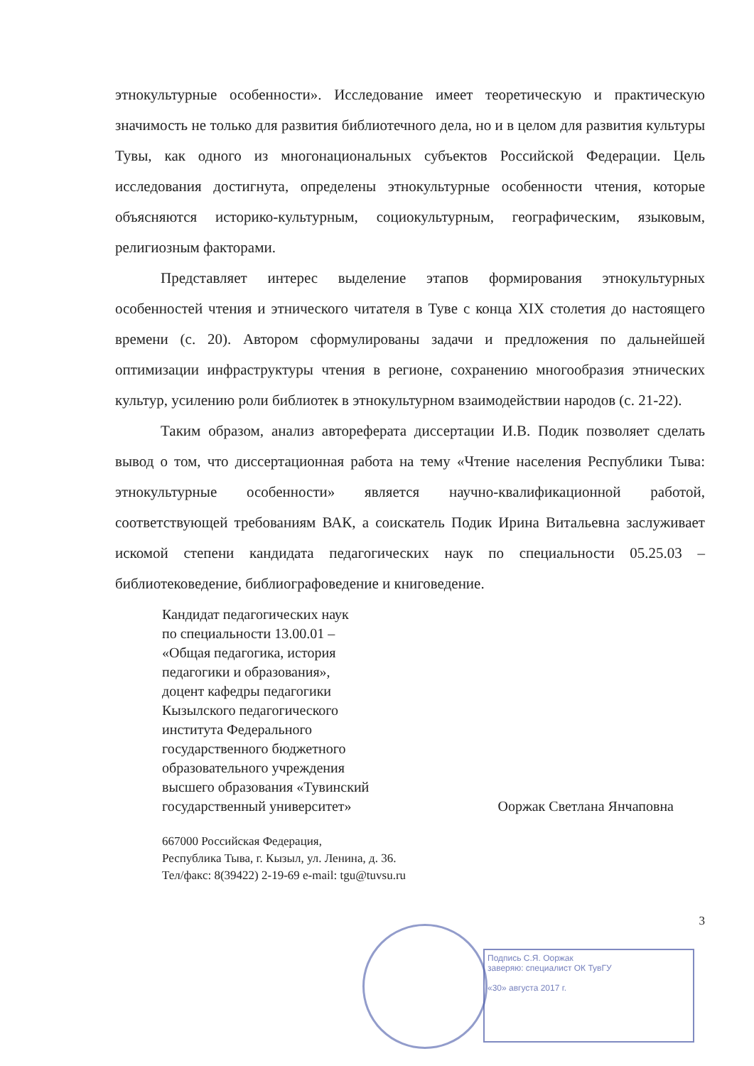этнокультурные особенности». Исследование имеет теоретическую и практическую значимость не только для развития библиотечного дела, но и в целом для развития культуры Тувы, как одного из многонациональных субъектов Российской Федерации. Цель исследования достигнута, определены этнокультурные особенности чтения, которые объясняются историко-культурным, социокультурным, географическим, языковым, религиозным факторами.
Представляет интерес выделение этапов формирования этнокультурных особенностей чтения и этнического читателя в Туве с конца XIX столетия до настоящего времени (с. 20). Автором сформулированы задачи и предложения по дальнейшей оптимизации инфраструктуры чтения в регионе, сохранению многообразия этнических культур, усилению роли библиотек в этнокультурном взаимодействии народов (с. 21-22).
Таким образом, анализ автореферата диссертации И.В. Подик позволяет сделать вывод о том, что диссертационная работа на тему «Чтение населения Республики Тыва: этнокультурные особенности» является научно-квалификационной работой, соответствующей требованиям ВАК, а соискатель Подик Ирина Витальевна заслуживает искомой степени кандидата педагогических наук по специальности 05.25.03 – библиотековедение, библиографоведение и книговедение.
Кандидат педагогических наук
по специальности 13.00.01 –
«Общая педагогика, история
педагогики и образования»,
доцент кафедры педагогики
Кызылского педагогического
института Федерального
государственного бюджетного
образовательного учреждения
высшего образования «Тувинский
государственный университет» Ооржак Светлана Янчаповна
667000 Российская Федерация,
Республика Тыва, г. Кызыл, ул. Ленина, д. 36.
Тел/факс: 8(39422) 2-19-69 e-mail: tgu@tuvsu.ru
3
Подпись С.Я. Ооржак
заверяю: специалист ОК ТувГУ
«30» августа 2017 г.